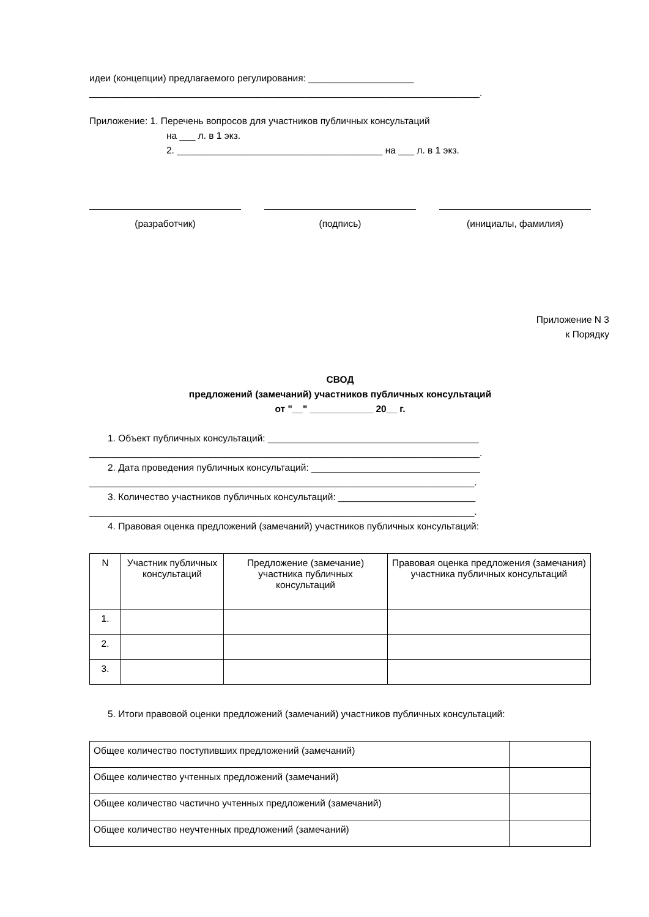идеи (концепции) предлагаемого регулирования: ____________________
__________________________________________________________________________.
Приложение: 1. Перечень вопросов для участников публичных консультаций
на ___ л. в 1 экз.
2. _______________________________________ на ___ л. в 1 экз.
(разработчик) (подпись) (инициалы, фамилия)
Приложение N 3
к Порядку
СВОД
предложений (замечаний) участников публичных консультаций
от "__" ____________ 20__ г.
1. Объект публичных консультаций: ________________________________________
__________________________________________________________________________.
2. Дата проведения публичных консультаций: ________________________________
_________________________________________________________________________.
3. Количество участников публичных консультаций: __________________________
_________________________________________________________________________.
4. Правовая оценка предложений (замечаний) участников публичных консультаций:
| N | Участник публичных консультаций | Предложение (замечание) участника публичных консультаций | Правовая оценка предложения (замечания) участника публичных консультаций |
| --- | --- | --- | --- |
| 1. | | | |
| 2. | | | |
| 3. | | | |
5. Итоги правовой оценки предложений (замечаний) участников публичных консультаций:
| Общее количество поступивших предложений (замечаний) | |
| Общее количество учтенных предложений (замечаний) | |
| Общее количество частично учтенных предложений (замечаний) | |
| Общее количество неучтенных предложений (замечаний) | |